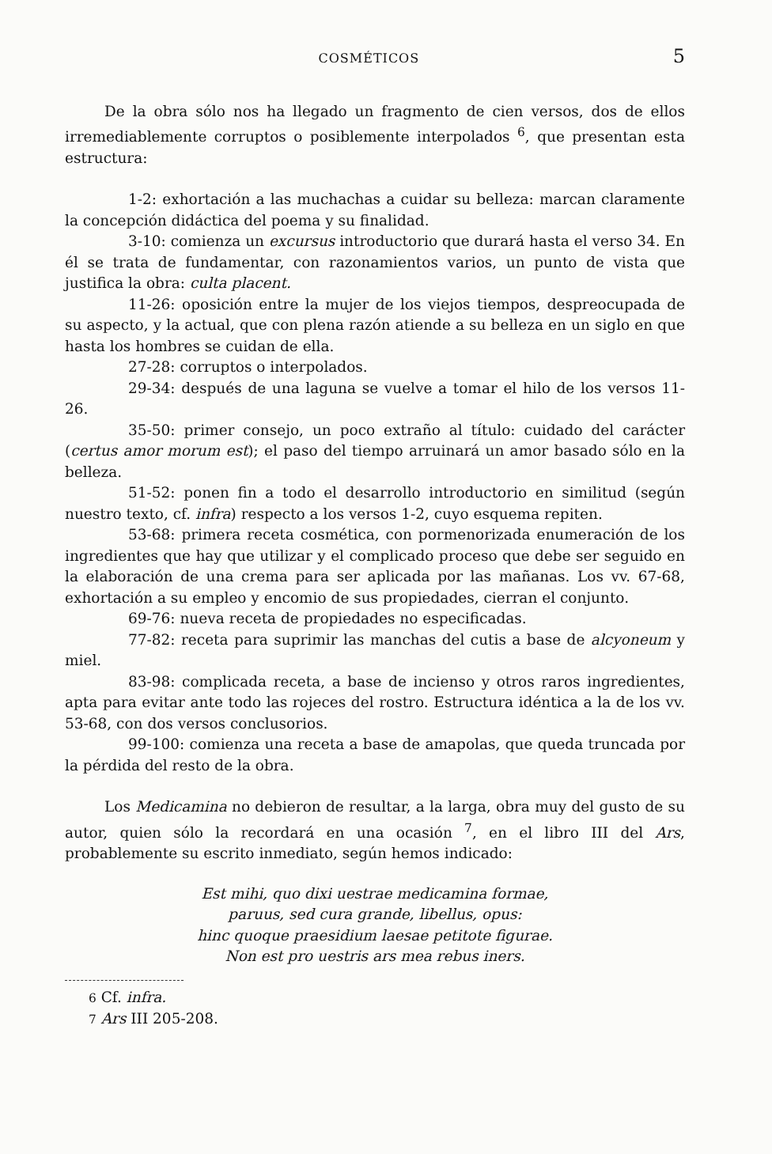COSMÉTICOS 5
De la obra sólo nos ha llegado un fragmento de cien versos, dos de ellos irremediablemente corruptos o posiblemente interpolados <sup>6</sup>, que presentan esta estructura:
1-2: exhortación a las muchachas a cuidar su belleza: marcan claramente la concepción didáctica del poema y su finalidad.
3-10: comienza un excursus introductorio que durará hasta el verso 34. En él se trata de fundamentar, con razonamientos varios, un punto de vista que justifica la obra: culta placent.
11-26: oposición entre la mujer de los viejos tiempos, despreocupada de su aspecto, y la actual, que con plena razón atiende a su belleza en un siglo en que hasta los hombres se cuidan de ella.
27-28: corruptos o interpolados.
29-34: después de una laguna se vuelve a tomar el hilo de los versos 11-26.
35-50: primer consejo, un poco extraño al título: cuidado del carácter (certus amor morum est); el paso del tiempo arruinará un amor basado sólo en la belleza.
51-52: ponen fin a todo el desarrollo introductorio en similitud (según nuestro texto, cf. infra) respecto a los versos 1-2, cuyo esquema repiten.
53-68: primera receta cosmética, con pormenorizada enumeración de los ingredientes que hay que utilizar y el complicado proceso que debe ser seguido en la elaboración de una crema para ser aplicada por las mañanas. Los vv. 67-68, exhortación a su empleo y encomio de sus propiedades, cierran el conjunto.
69-76: nueva receta de propiedades no especificadas.
77-82: receta para suprimir las manchas del cutis a base de alcyoneum y miel.
83-98: complicada receta, a base de incienso y otros raros ingredientes, apta para evitar ante todo las rojeces del rostro. Estructura idéntica a la de los vv. 53-68, con dos versos conclusorios.
99-100: comienza una receta a base de amapolas, que queda truncada por la pérdida del resto de la obra.
Los Medicamina no debieron de resultar, a la larga, obra muy del gusto de su autor, quien sólo la recordará en una ocasión <sup>7</sup>, en el libro III del Ars, probablemente su escrito inmediato, según hemos indicado:
Est mihi, quo dixi uestrae medicamina formae,
paruus, sed cura grande, libellus, opus:
hinc quoque praesidium laesae petitote figurae.
Non est pro uestris ars mea rebus iners.
6 Cf. infra.
7 Ars III 205-208.